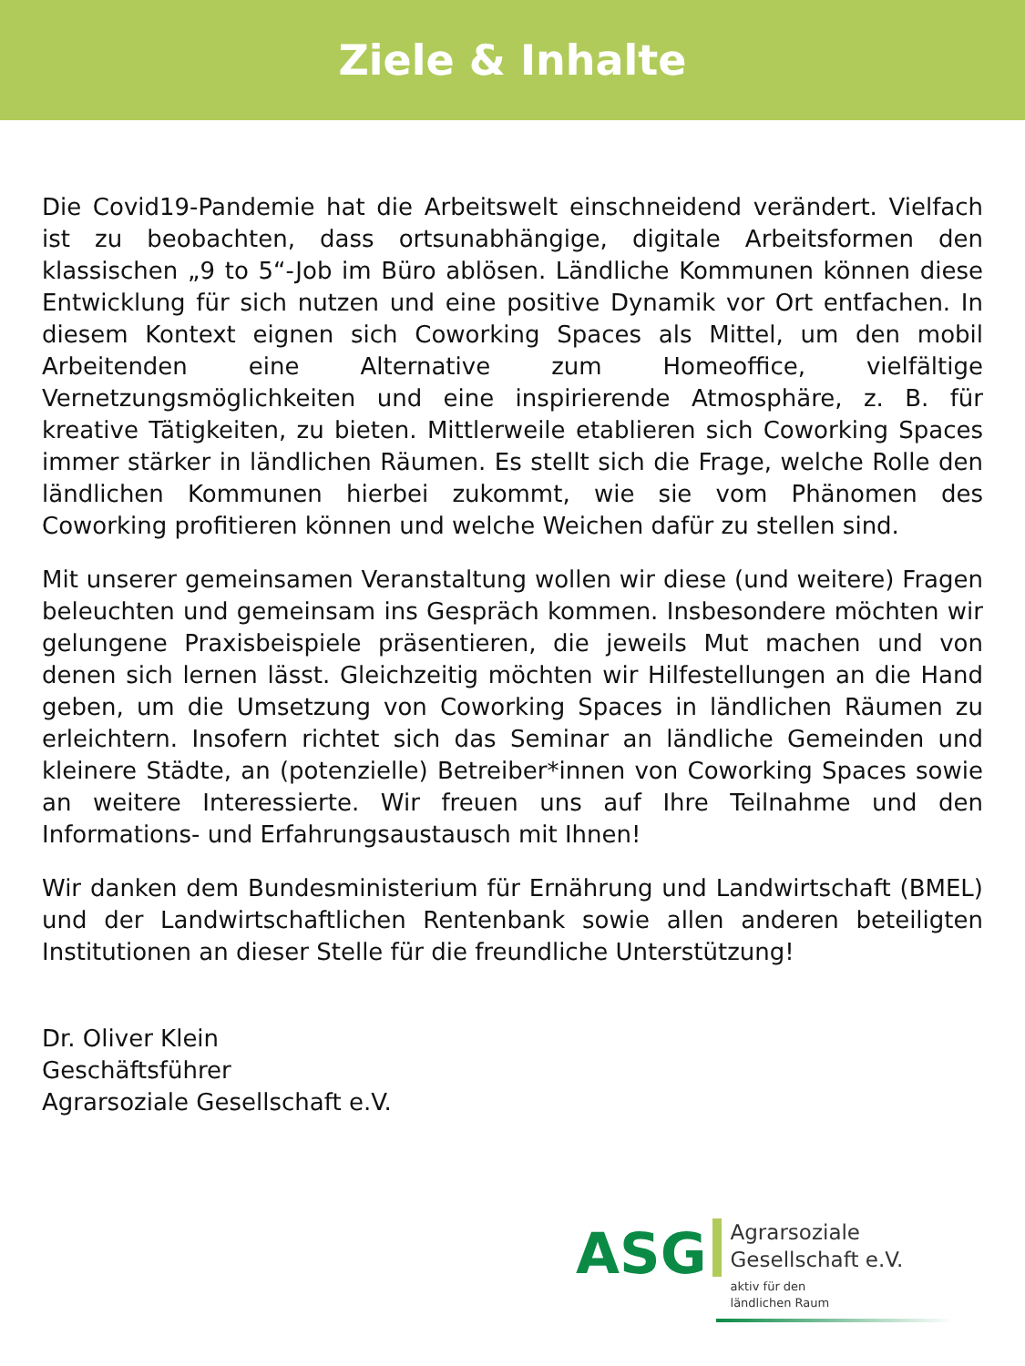Ziele & Inhalte
Die Covid19-Pandemie hat die Arbeitswelt einschneidend verändert. Vielfach ist zu beobachten, dass ortsunabhängige, digitale Arbeitsformen den klassischen „9 to 5“-Job im Büro ablösen. Ländliche Kommunen können diese Entwicklung für sich nutzen und eine positive Dynamik vor Ort entfachen. In diesem Kontext eignen sich Coworking Spaces als Mittel, um den mobil Arbeitenden eine Alternative zum Homeoffice, vielfältige Vernetzungsmöglichkeiten und eine inspirierende Atmosphäre, z. B. für kreative Tätigkeiten, zu bieten. Mittlerweile etablieren sich Coworking Spaces immer stärker in ländlichen Räumen. Es stellt sich die Frage, welche Rolle den ländlichen Kommunen hierbei zukommt, wie sie vom Phänomen des Coworking profitieren können und welche Weichen dafür zu stellen sind.
Mit unserer gemeinsamen Veranstaltung wollen wir diese (und weitere) Fragen beleuchten und gemeinsam ins Gespräch kommen. Insbesondere möchten wir gelungene Praxisbeispiele präsentieren, die jeweils Mut machen und von denen sich lernen lässt. Gleichzeitig möchten wir Hilfestellungen an die Hand geben, um die Umsetzung von Coworking Spaces in ländlichen Räumen zu erleichtern. Insofern richtet sich das Seminar an ländliche Gemeinden und kleinere Städte, an (potenzielle) Betreiber*innen von Coworking Spaces sowie an weitere Interessierte. Wir freuen uns auf Ihre Teilnahme und den Informations- und Erfahrungsaustausch mit Ihnen!
Wir danken dem Bundesministerium für Ernährung und Landwirtschaft (BMEL) und der Landwirtschaftlichen Rentenbank sowie allen anderen beteiligten Institutionen an dieser Stelle für die freundliche Unterstützung!
Dr. Oliver Klein
Geschäftsführer
Agrarsoziale Gesellschaft e.V.
ASG
Agrarsoziale
Gesellschaft e.V.
aktiv für den
ländlichen Raum